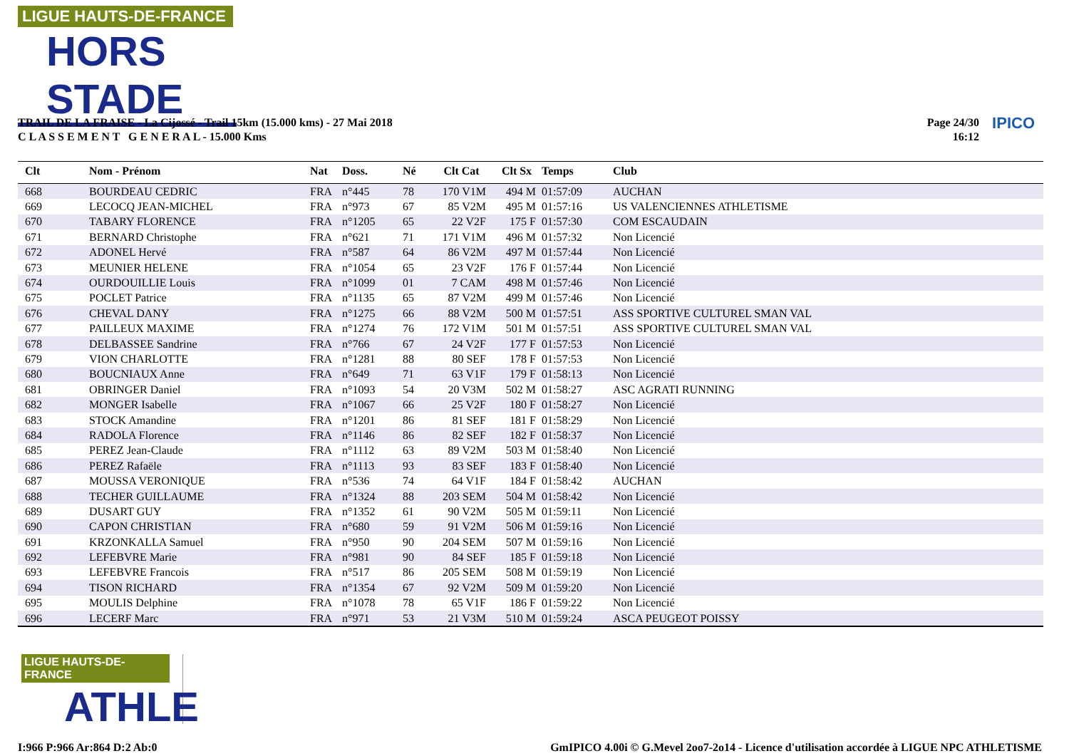LIGUE HAUTS-DE-FRANCE
HORS STADE
TRAIL DE LA FRAISE - La Cijossé - Trail 15km (15.000 kms) - 27 Mai 2018
C L A S S E M E N T G E N E R A L - 15.000 Kms
Page 24/30
16:12
IPICO
| Clt | Nom - Prénom | Nat | Doss. | Né | Clt Cat | Clt Sx | Temps | Club |
| --- | --- | --- | --- | --- | --- | --- | --- | --- |
| 668 | BOURDEAU CEDRIC | FRA | n°445 | 78 | 170 V1M | 494 M | 01:57:09 | AUCHAN |
| 669 | LECOCQ JEAN-MICHEL | FRA | n°973 | 67 | 85 V2M | 495 M | 01:57:16 | US VALENCIENNES ATHLETISME |
| 670 | TABARY FLORENCE | FRA | n°1205 | 65 | 22 V2F | 175 F | 01:57:30 | COM ESCAUDAIN |
| 671 | BERNARD Christophe | FRA | n°621 | 71 | 171 V1M | 496 M | 01:57:32 | Non Licencié |
| 672 | ADONEL Hervé | FRA | n°587 | 64 | 86 V2M | 497 M | 01:57:44 | Non Licencié |
| 673 | MEUNIER HELENE | FRA | n°1054 | 65 | 23 V2F | 176 F | 01:57:44 | Non Licencié |
| 674 | OURDOUILLIE Louis | FRA | n°1099 | 01 | 7 CAM | 498 M | 01:57:46 | Non Licencié |
| 675 | POCLET Patrice | FRA | n°1135 | 65 | 87 V2M | 499 M | 01:57:46 | Non Licencié |
| 676 | CHEVAL DANY | FRA | n°1275 | 66 | 88 V2M | 500 M | 01:57:51 | ASS SPORTIVE CULTUREL SMAN VAL |
| 677 | PAILLEUX MAXIME | FRA | n°1274 | 76 | 172 V1M | 501 M | 01:57:51 | ASS SPORTIVE CULTUREL SMAN VAL |
| 678 | DELBASSEE Sandrine | FRA | n°766 | 67 | 24 V2F | 177 F | 01:57:53 | Non Licencié |
| 679 | VION CHARLOTTE | FRA | n°1281 | 88 | 80 SEF | 178 F | 01:57:53 | Non Licencié |
| 680 | BOUCNIAUX Anne | FRA | n°649 | 71 | 63 V1F | 179 F | 01:58:13 | Non Licencié |
| 681 | OBRINGER Daniel | FRA | n°1093 | 54 | 20 V3M | 502 M | 01:58:27 | ASC AGRATI RUNNING |
| 682 | MONGER Isabelle | FRA | n°1067 | 66 | 25 V2F | 180 F | 01:58:27 | Non Licencié |
| 683 | STOCK Amandine | FRA | n°1201 | 86 | 81 SEF | 181 F | 01:58:29 | Non Licencié |
| 684 | RADOLA Florence | FRA | n°1146 | 86 | 82 SEF | 182 F | 01:58:37 | Non Licencié |
| 685 | PEREZ Jean-Claude | FRA | n°1112 | 63 | 89 V2M | 503 M | 01:58:40 | Non Licencié |
| 686 | PEREZ Rafaële | FRA | n°1113 | 93 | 83 SEF | 183 F | 01:58:40 | Non Licencié |
| 687 | MOUSSA VERONIQUE | FRA | n°536 | 74 | 64 V1F | 184 F | 01:58:42 | AUCHAN |
| 688 | TECHER GUILLAUME | FRA | n°1324 | 88 | 203 SEM | 504 M | 01:58:42 | Non Licencié |
| 689 | DUSART GUY | FRA | n°1352 | 61 | 90 V2M | 505 M | 01:59:11 | Non Licencié |
| 690 | CAPON CHRISTIAN | FRA | n°680 | 59 | 91 V2M | 506 M | 01:59:16 | Non Licencié |
| 691 | KRZONKALLA Samuel | FRA | n°950 | 90 | 204 SEM | 507 M | 01:59:16 | Non Licencié |
| 692 | LEFEBVRE Marie | FRA | n°981 | 90 | 84 SEF | 185 F | 01:59:18 | Non Licencié |
| 693 | LEFEBVRE Francois | FRA | n°517 | 86 | 205 SEM | 508 M | 01:59:19 | Non Licencié |
| 694 | TISON RICHARD | FRA | n°1354 | 67 | 92 V2M | 509 M | 01:59:20 | Non Licencié |
| 695 | MOULIS Delphine | FRA | n°1078 | 78 | 65 V1F | 186 F | 01:59:22 | Non Licencié |
| 696 | LECERF Marc | FRA | n°971 | 53 | 21 V3M | 510 M | 01:59:24 | ASCA PEUGEOT POISSY |
LIGUE HAUTS-DE-FRANCE
ATHLE
I:966 P:966 Ar:864 D:2 Ab:0
GmIPICO 4.00i © G.Mevel 2oo7-2o14 - Licence d'utilisation accordée à LIGUE NPC ATHLETISME